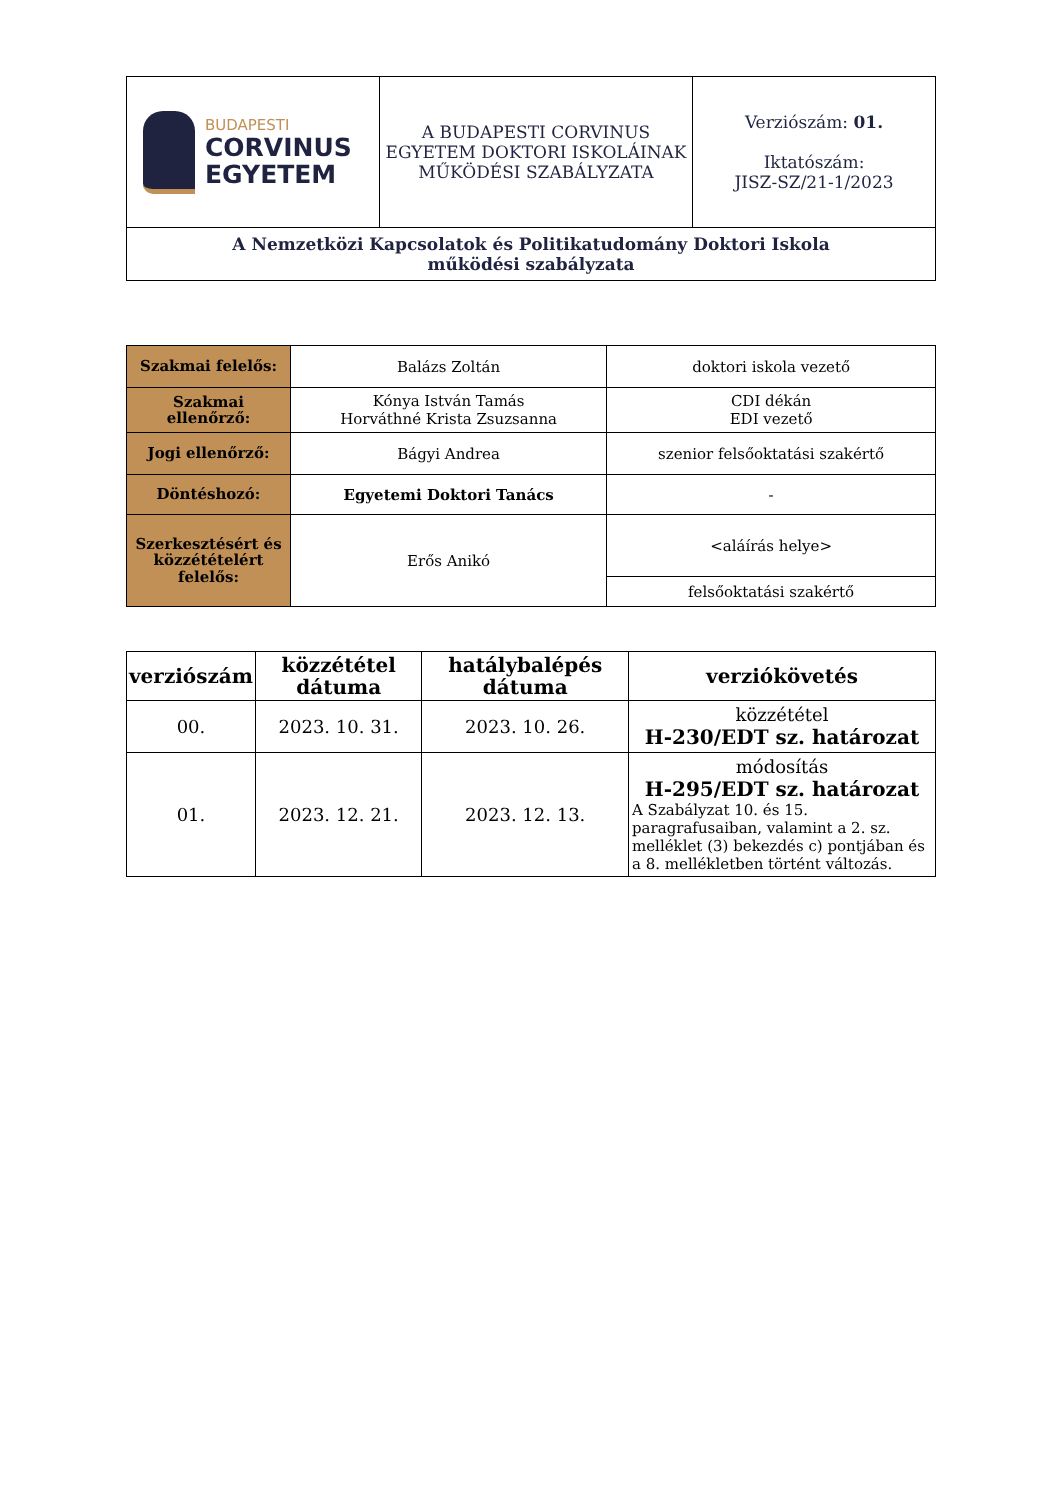| BUDAPESTI CORVINUS EGYETEM | A BUDAPESTI CORVINUS EGYETEM DOKTORI ISKOLÁINAK MŰKÖDÉSI SZABÁLYZATA | Verziószám: 01. Iktatószám: JISZ-SZ/21-1/2023 |
| A Nemzetközi Kapcsolatok és Politikatudomány Doktori Iskola működési szabályzata | | |
| Szakmai felelős: | Balázs Zoltán | doktori iskola vezető |
| Szakmai ellenőrző: | Kónya István Tamás Horváthné Krista Zsuzsanna | CDI dékán EDI vezető |
| Jogi ellenőrző: | Bágyi Andrea | szenior felsőoktatási szakértő |
| Döntéshozó: | Egyetemi Doktori Tanács | - |
| Szerkesztésért és közzétételért felelős: | Erős Anikó | <aláírás helye> |
| | | felsőoktatási szakértő |
| verziószám | közzététel dátuma | hatálybalépés dátuma | verziókövetés |
| --- | --- | --- | --- |
| 00. | 2023. 10. 31. | 2023. 10. 26. | közzététel H-230/EDT sz. határozat |
| 01. | 2023. 12. 21. | 2023. 12. 13. | módosítás H-295/EDT sz. határozat A Szabályzat 10. és 15. paragrafusaiban, valamint a 2. sz. melléklet (3) bekezdés c) pontjában és a 8. mellékletben történt változás. |